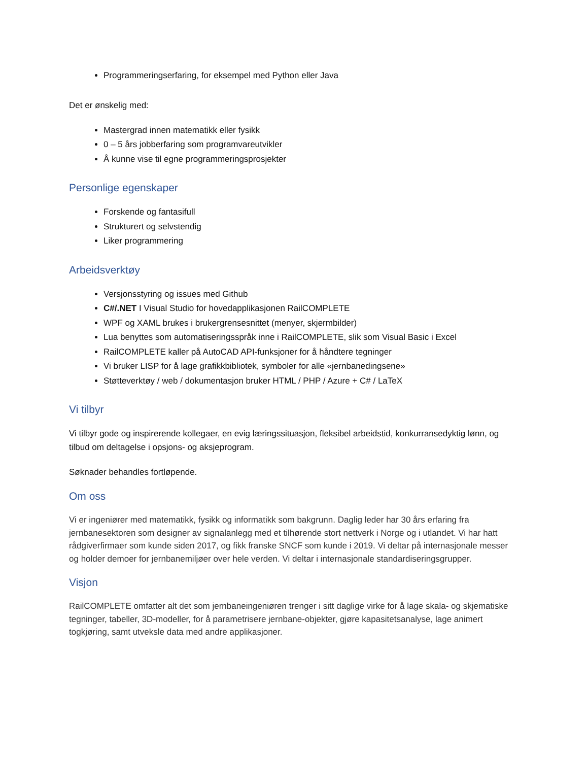Programmeringserfaring, for eksempel med Python eller Java
Det er ønskelig med:
Mastergrad innen matematikk eller fysikk
0 – 5 års jobberfaring som programvareutvikler
Å kunne vise til egne programmeringsprosjekter
Personlige egenskaper
Forskende og fantasifull
Strukturert og selvstendig
Liker programmering
Arbeidsverktøy
Versjonsstyring og issues med Github
C#/.NET I Visual Studio for hovedapplikasjonen RailCOMPLETE
WPF og XAML brukes i brukergrensesnittet (menyer, skjermbilder)
Lua benyttes som automatiseringsspråk inne i RailCOMPLETE, slik som Visual Basic i Excel
RailCOMPLETE kaller på AutoCAD API-funksjoner for å håndtere tegninger
Vi bruker LISP for å lage grafikkbibliotek, symboler for alle «jernbanedingsene»
Støtteverktøy / web / dokumentasjon bruker HTML / PHP / Azure + C# / LaTeX
Vi tilbyr
Vi tilbyr gode og inspirerende kollegaer, en evig læringssituasjon, fleksibel arbeidstid, konkurransedyktig lønn, og tilbud om deltagelse i opsjons- og aksjeprogram.
Søknader behandles fortløpende.
Om oss
Vi er ingeniører med matematikk, fysikk og informatikk som bakgrunn. Daglig leder har 30 års erfaring fra jernbanesektoren som designer av signalanlegg med et tilhørende stort nettverk i Norge og i utlandet. Vi har hatt rådgiverfirmaer som kunde siden 2017, og fikk franske SNCF som kunde i 2019. Vi deltar på internasjonale messer og holder demoer for jernbanemiljøer over hele verden. Vi deltar i internasjonale standardiseringsgrupper.
Visjon
RailCOMPLETE omfatter alt det som jernbaneingeniøren trenger i sitt daglige virke for å lage skala- og skjematiske tegninger, tabeller, 3D-modeller, for å parametrisere jernbane-objekter, gjøre kapasitetsanalyse, lage animert togkjøring, samt utveksle data med andre applikasjoner.